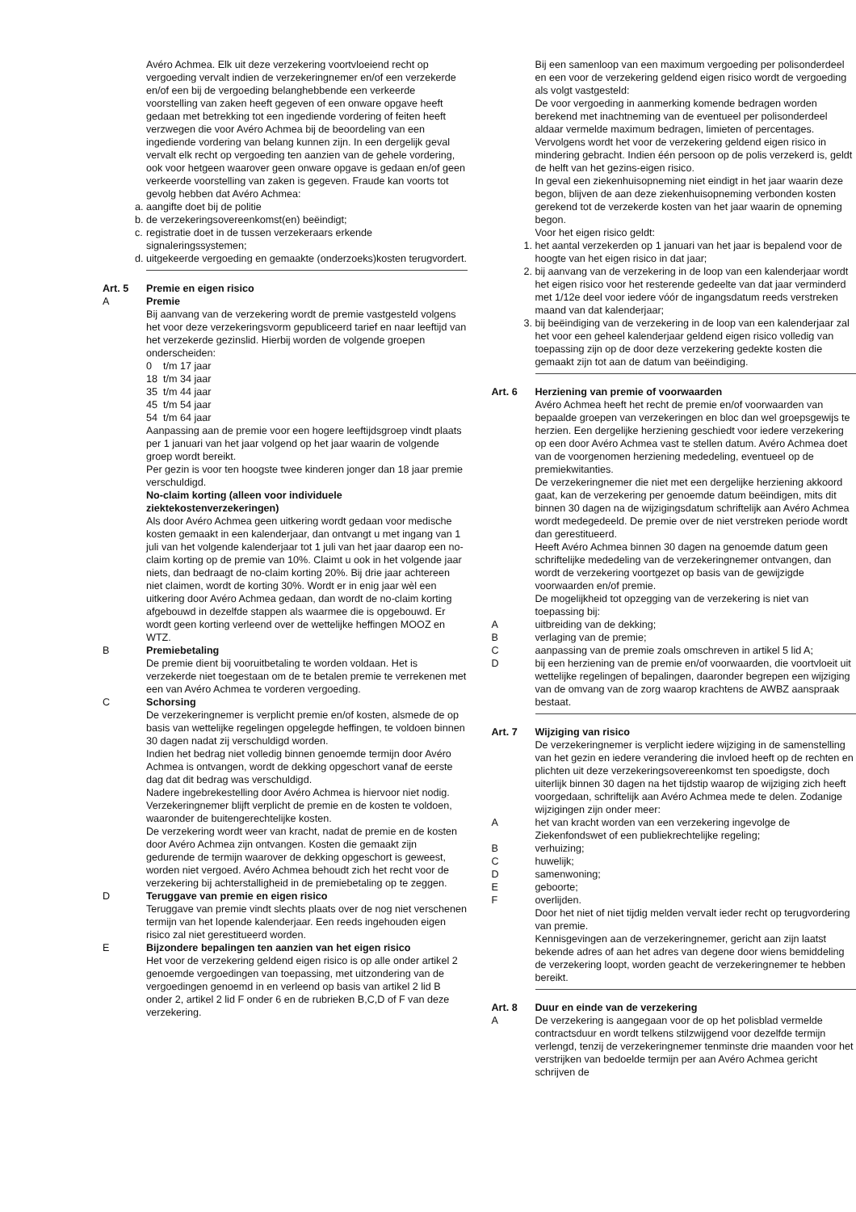Avéro Achmea. Elk uit deze verzekering voortvloeiend recht op vergoeding vervalt indien de verzekeringnemer en/of een verzekerde en/of een bij de vergoeding belanghebbende een verkeerde voorstelling van zaken heeft gegeven of een onware opgave heeft gedaan met betrekking tot een ingediende vordering of feiten heeft verzwegen die voor Avéro Achmea bij de beoordeling van een ingediende vordering van belang kunnen zijn. In een dergelijk geval vervalt elk recht op vergoeding ten aanzien van de gehele vordering, ook voor hetgeen waarover geen onware opgave is gedaan en/of geen verkeerde voorstelling van zaken is gegeven. Fraude kan voorts tot gevolg hebben dat Avéro Achmea:
a. aangifte doet bij de politie
b. de verzekeringsovereenkomst(en) beëindigt;
c. registratie doet in de tussen verzekeraars erkende signaleringssystemen;
d. uitgekeerde vergoeding en gemaakte (onderzoeks)kosten terugvordert.
Art. 5 Premie en eigen risico
A Premie
Bij aanvang van de verzekering wordt de premie vastgesteld volgens het voor deze verzekeringsvorm gepubliceerd tarief en naar leeftijd van het verzekerde gezinslid. Hierbij worden de volgende groepen onderscheiden:
0 t/m 17 jaar
18 t/m 34 jaar
35 t/m 44 jaar
45 t/m 54 jaar
54 t/m 64 jaar
Aanpassing aan de premie voor een hogere leeftijdsgroep vindt plaats per 1 januari van het jaar volgend op het jaar waarin de volgende groep wordt bereikt.
Per gezin is voor ten hoogste twee kinderen jonger dan 18 jaar premie verschuldigd.
No-claim korting (alleen voor individuele ziektekostenverzekeringen)
Als door Avéro Achmea geen uitkering wordt gedaan voor medische kosten gemaakt in een kalenderjaar, dan ontvangt u met ingang van 1 juli van het volgende kalenderjaar tot 1 juli van het jaar daarop een no-claim korting op de premie van 10%. Claimt u ook in het volgende jaar niets, dan bedraagt de no-claim korting 20%. Bij drie jaar achtereen niet claimen, wordt de korting 30%. Wordt er in enig jaar wèl een uitkering door Avéro Achmea gedaan, dan wordt de no-claim korting afgebouwd in dezelfde stappen als waarmee die is opgebouwd. Er wordt geen korting verleend over de wettelijke heffingen MOOZ en WTZ.
B Premiebetaling
De premie dient bij vooruitbetaling te worden voldaan. Het is verzekerde niet toegestaan om de te betalen premie te verrekenen met een van Avéro Achmea te vorderen vergoeding.
C Schorsing
De verzekeringnemer is verplicht premie en/of kosten, alsmede de op basis van wettelijke regelingen opgelegde heffingen, te voldoen binnen 30 dagen nadat zij verschuldigd worden.
Indien het bedrag niet volledig binnen genoemde termijn door Avéro Achmea is ontvangen, wordt de dekking opgeschort vanaf de eerste dag dat dit bedrag was verschuldigd.
Nadere ingebrekestelling door Avéro Achmea is hiervoor niet nodig. Verzekeringnemer blijft verplicht de premie en de kosten te voldoen, waaronder de buitengerechtelijke kosten.
De verzekering wordt weer van kracht, nadat de premie en de kosten door Avéro Achmea zijn ontvangen. Kosten die gemaakt zijn gedurende de termijn waarover de dekking opgeschort is geweest, worden niet vergoed. Avéro Achmea behoudt zich het recht voor de verzekering bij achterstalligheid in de premiebetaling op te zeggen.
D Teruggave van premie en eigen risico
Teruggave van premie vindt slechts plaats over de nog niet verschenen termijn van het lopende kalenderjaar. Een reeds ingehouden eigen risico zal niet gerestitueerd worden.
E Bijzondere bepalingen ten aanzien van het eigen risico
Het voor de verzekering geldend eigen risico is op alle onder artikel 2 genoemde vergoedingen van toepassing, met uitzondering van de vergoedingen genoemd in en verleend op basis van artikel 2 lid B onder 2, artikel 2 lid F onder 6 en de rubrieken B,C,D of F van deze verzekering.
Bij een samenloop van een maximum vergoeding per polisonderdeel en een voor de verzekering geldend eigen risico wordt de vergoeding als volgt vastgesteld:
De voor vergoeding in aanmerking komende bedragen worden berekend met inachtneming van de eventueel per polisonderdeel aldaar vermelde maximum bedragen, limieten of percentages.
Vervolgens wordt het voor de verzekering geldend eigen risico in mindering gebracht. Indien één persoon op de polis verzekerd is, geldt de helft van het gezins-eigen risico.
In geval een ziekenhuisopneming niet eindigt in het jaar waarin deze begon, blijven de aan deze ziekenhuisopneming verbonden kosten gerekend tot de verzekerde kosten van het jaar waarin de opneming begon.
Voor het eigen risico geldt:
1. het aantal verzekerden op 1 januari van het jaar is bepalend voor de hoogte van het eigen risico in dat jaar;
2. bij aanvang van de verzekering in de loop van een kalenderjaar wordt het eigen risico voor het resterende gedeelte van dat jaar verminderd met 1/12e deel voor iedere vóór de ingangsdatum reeds verstreken maand van dat kalenderjaar;
3. bij beëindiging van de verzekering in de loop van een kalenderjaar zal het voor een geheel kalenderjaar geldend eigen risico volledig van toepassing zijn op de door deze verzekering gedekte kosten die gemaakt zijn tot aan de datum van beëindiging.
Art. 6 Herziening van premie of voorwaarden
Avéro Achmea heeft het recht de premie en/of voorwaarden van bepaalde groepen van verzekeringen en bloc dan wel groepsgewijs te herzien. Een dergelijke herziening geschiedt voor iedere verzekering op een door Avéro Achmea vast te stellen datum. Avéro Achmea doet van de voorgenomen herziening mededeling, eventueel op de premiekwitanties.
De verzekeringnemer die niet met een dergelijke herziening akkoord gaat, kan de verzekering per genoemde datum beëindigen, mits dit binnen 30 dagen na de wijzigingsdatum schriftelijk aan Avéro Achmea wordt medegedeeld. De premie over de niet verstreken periode wordt dan gerestitueerd.
Heeft Avéro Achmea binnen 30 dagen na genoemde datum geen schriftelijke mededeling van de verzekeringnemer ontvangen, dan wordt de verzekering voortgezet op basis van de gewijzigde voorwaarden en/of premie.
De mogelijkheid tot opzegging van de verzekering is niet van toepassing bij:
Auitbreiding van de dekking;
Bverlaging van de premie;
Caanpassing van de premie zoals omschreven in artikel 5 lid A;
Dbij een herziening van de premie en/of voorwaarden, die voortvloeit uit wettelijke regelingen of bepalingen, daaronder begrepen een wijziging van de omvang van de zorg waarop krachtens de AWBZ aanspraak bestaat.
Art. 7 Wijziging van risico
De verzekeringnemer is verplicht iedere wijziging in de samenstelling van het gezin en iedere verandering die invloed heeft op de rechten en plichten uit deze verzekeringsovereenkomst ten spoedigste, doch uiterlijk binnen 30 dagen na het tijdstip waarop de wijziging zich heeft voorgedaan, schriftelijk aan Avéro Achmea mede te delen. Zodanige wijzigingen zijn onder meer:
Ahet van kracht worden van een verzekering ingevolge de Ziekenfondswet of een publiekrechtelijke regeling;
Bverhuizing;
Chuwelijk;
Dsamenwoning;
Egeboorte;
Foverlijden.
Door het niet of niet tijdig melden vervalt ieder recht op terugvordering van premie.
Kennisgevingen aan de verzekeringnemer, gericht aan zijn laatst bekende adres of aan het adres van degene door wiens bemiddeling de verzekering loopt, worden geacht de verzekeringnemer te hebben bereikt.
Art. 8 Duur en einde van de verzekering
A De verzekering is aangegaan voor de op het polisblad vermelde contractsduur en wordt telkens stilzwijgend voor dezelfde termijn verlengd, tenzij de verzekeringnemer tenminste drie maanden voor het verstrijken van bedoelde termijn per aan Avéro Achmea gericht schrijven de